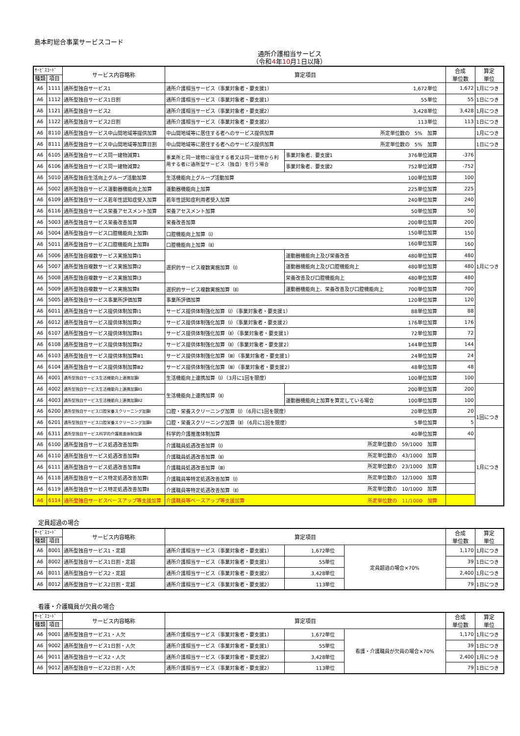島本町総合事業サービスコード
通所介護相当サービス
（令和4年10月1日以降）
| ｻｰﾋﾞｽｺｰﾄﾞ | | サービス内容略称 | 算定項目 | | 合成 単位数 | 算定 単位 |
| --- | --- | --- | --- | --- | --- | --- |
| 種類 | 項目 | | | | | |
| A6 | 1111 | 通所型独自サービス1 | 通所介護相当サービス（事業対象者・要支援1） 1,672単位 | | 1,672 | 1月につき |
| A6 | 1112 | 通所型独自サービス1日割 | 通所介護相当サービス（事業対象者・要支援1） 55単位 | | 55 | 1日につき |
| A6 | 1121 | 通所型独自サービス2 | 通所介護相当サービス（事業対象者・要支援2） 3,428単位 | | 3,428 | 1月につき |
| A6 | 1122 | 通所型独自サービス2日割 | 通所介護相当サービス（事業対象者・要支援2） 113単位 | | 113 | 1日につき |
| A6 | 8110 | 通所型独自サービス中山間地域等提供加算 | 中山間地域等に居住する者へのサービス提供加算 所定単位数の 5% 加算 | | | 1月につき |
| A6 | 8111 | 通所型独自サービス中山間地域等加算日割 | 中山間地域等に居住する者へのサービス提供加算 所定単位数の 5% 加算 | | | 1日につき |
| A6 | 6105 | 通所型独自サービス同一建物減算1 | 事業所と同一建物に居住する者又は同一建物から利用する者に通所型サービス（独自）を行う場合 | 事業対象者、要支援1 376単位減算 | -376 | 1月につき |
| A6 | 6106 | 通所型独自サービス同一建物減算2 | | 事業対象者、要支援2 752単位減算 | -752 | |
| A6 | 5010 | 通所型独自生活向上グループ活動加算 | 生活機能向上グループ活動加算 100単位加算 | | 100 | |
| A6 | 5002 | 通所型独自サービス運動器機能向上加算 | 運動器機能向上加算 225単位加算 | | 225 | |
| A6 | 6109 | 通所型独自サービス若年性認知症受入加算 | 若年性認知症利用者受入加算 240単位加算 | | 240 | |
| A6 | 6116 | 通所型独自サービス栄養アセスメント加算 | 栄養アセスメント加算 50単位加算 | | 50 | |
| A6 | 5003 | 通所型独自サービス栄養改善加算 | 栄養改善加算 200単位加算 | | 200 | |
| A6 | 5004 | 通所型独自サービス口腔機能向上加算Ⅰ | 口腔機能向上加算（Ⅰ） 150単位加算 | | 150 | |
| A6 | 5011 | 通所型独自サービス口腔機能向上加算Ⅱ | 口腔機能向上加算（Ⅱ） 160単位加算 | | 160 | |
| A6 | 5006 | 通所型独自複数サービス実施加算Ⅰ1 | 選択的サービス複数実施加算（Ⅰ） | 運動器機能向上及び栄養改善 480単位加算 | 480 | |
| A6 | 5007 | 通所型独自複数サービス実施加算Ⅰ2 | | 運動器機能向上及び口腔機能向上 480単位加算 | 480 | |
| A6 | 5008 | 通所型独自複数サービス実施加算Ⅰ3 | | 栄養改善及び口腔機能向上 480単位加算 | 480 | |
| A6 | 5009 | 通所型独自複数サービス実施加算Ⅱ | 選択的サービス複数実施加算（Ⅱ） | 運動器機能向上、栄養改善及び口腔機能向上 700単位加算 | 700 | |
| A6 | 5005 | 通所型独自サービス事業所評価加算 | 事業所評価加算 120単位加算 | | 120 | |
| A6 | 6011 | 通所型独自サービス提供体制加算Ⅰ1 | サービス提供体制強化加算（Ⅰ）（事業対象者・要支援1） 88単位加算 | | 88 | |
| A6 | 6012 | 通所型独自サービス提供体制加算Ⅰ2 | サービス提供体制強化加算（Ⅰ）（事業対象者・要支援2） 176単位加算 | | 176 | |
| A6 | 6107 | 通所型独自サービス提供体制加算Ⅱ1 | サービス提供体制強化加算（Ⅱ）（事業対象者・要支援1） 72単位加算 | | 72 | |
| A6 | 6108 | 通所型独自サービス提供体制加算Ⅱ2 | サービス提供体制強化加算（Ⅱ）（事業対象者・要支援2） 144単位加算 | | 144 | |
| A6 | 6103 | 通所型独自サービス提供体制加算Ⅲ1 | サービス提供体制強化加算（Ⅲ）（事業対象者・要支援1） 24単位加算 | | 24 | |
| A6 | 6104 | 通所型独自サービス提供体制加算Ⅲ2 | サービス提供体制強化加算（Ⅲ）（事業対象者・要支援2） 48単位加算 | | 48 | |
| A6 | 4001 | 通所型独自サービス生活機能向上連携加算Ⅰ | 生活機能向上連携加算（Ⅰ）（3月に1回を限度） 100単位加算 | | 100 | |
| A6 | 4002 | 通所型独自サービス生活機能向上連携加算Ⅱ1 | 生活機能向上連携加算（Ⅱ） | 200単位加算 | 200 | |
| A6 | 4003 | 通所型独自サービス生活機能向上連携加算Ⅱ2 | | 運動器機能向上加算を算定している場合 100単位加算 | 100 | |
| A6 | 6200 | 通所型独自サービス口腔栄養スクリーニング加算Ⅰ | 口腔・栄養スクリーニング加算（Ⅰ）（6月に1回を限度） 20単位加算 | | 20 | 1回につき |
| A6 | 6201 | 通所型独自サービス口腔栄養スクリーニング加算Ⅱ | 口腔・栄養スクリーニング加算（Ⅱ）（6月に1回を限度） 5単位加算 | | 5 | |
| A6 | 6311 | 通所型独自サービス科学的介護推進体制加算 | 科学的介護推進体制加算 40単位加算 | | 40 | 1月につき |
| A6 | 6100 | 通所型独自サービス処遇改善加算Ⅰ | 介護職員処遇改善加算（Ⅰ） 所定単位数の 59/1000 加算 | | | |
| A6 | 6110 | 通所型独自サービス処遇改善加算Ⅱ | 介護職員処遇改善加算（Ⅱ） 所定単位数の 43/1000 加算 | | | |
| A6 | 6111 | 通所型独自サービス処遇改善加算Ⅲ | 介護職員処遇改善加算（Ⅲ） 所定単位数の 23/1000 加算 | | | |
| A6 | 6118 | 通所型独自サービス特定処遇改善加算Ⅰ | 介護職員等特定処遇改善加算（Ⅰ） 所定単位数の 12/1000 加算 | | | |
| A6 | 6119 | 通所型独自サービス特定処遇改善加算Ⅱ | 介護職員等特定処遇改善加算（Ⅱ） 所定単位数の 10/1000 加算 | | | |
| A6 | 6114 | 通所型独自サービスベースアップ等支援加算 | 介護職員等ベースアップ等支援加算 所定単位数の 11/1000 加算 | | | |
定員超過の場合
| ｻｰﾋﾞｽｺｰﾄﾞ | | サービス内容略称 | 算定項目 | | | 合成 単位数 | 算定 単位 |
| --- | --- | --- | --- | --- | --- | --- | --- |
| 種類 | 項目 | | | | | | |
| A6 | 8001 | 通所型独自サービス1・定超 | 通所介護相当サービス（事業対象者・要支援1） | 1,672単位 | 定員超過の場合×70% | 1,170 | 1月につき |
| A6 | 8002 | 通所型独自サービス1日割・定超 | 通所介護相当サービス（事業対象者・要支援1） | 55単位 | | 39 | 1日につき |
| A6 | 8011 | 通所型独自サービス2・定超 | 通所介護相当サービス（事業対象者・要支援2） | 3,428単位 | | 2,400 | 1月につき |
| A6 | 8012 | 通所型独自サービス2日割・定超 | 通所介護相当サービス（事業対象者・要支援2） | 113単位 | | 79 | 1日につき |
看護・介護職員が欠員の場合
| ｻｰﾋﾞｽｺｰﾄﾞ | | サービス内容略称 | 算定項目 | | | 合成 単位数 | 算定 単位 |
| --- | --- | --- | --- | --- | --- | --- | --- |
| 種類 | 項目 | | | | | | |
| A6 | 9001 | 通所型独自サービス1・人欠 | 通所介護相当サービス（事業対象者・要支援1） | 1,672単位 | 看護・介護職員が欠員の場合×70% | 1,170 | 1月につき |
| A6 | 9002 | 通所型独自サービス1日割・人欠 | 通所介護相当サービス（事業対象者・要支援1） | 55単位 | | 39 | 1日につき |
| A6 | 9011 | 通所型独自サービス2・人欠 | 通所介護相当サービス（事業対象者・要支援2） | 3,428単位 | | 2,400 | 1月につき |
| A6 | 9012 | 通所型独自サービス2日割・人欠 | 通所介護相当サービス（事業対象者・要支援2） | 113単位 | | 79 | 1日につき |